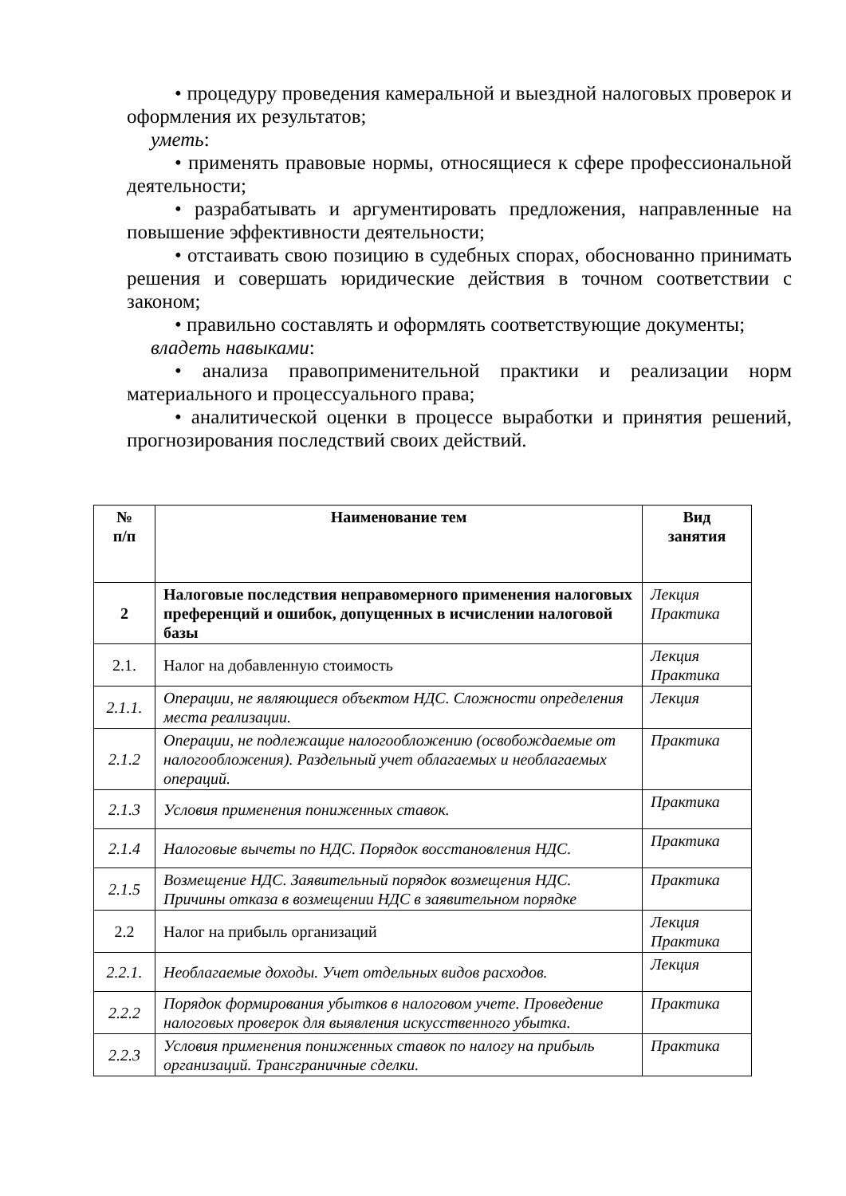• процедуру проведения камеральной и выездной налоговых проверок и оформления их результатов;
уметь:
• применять правовые нормы, относящиеся к сфере профессиональной деятельности;
• разрабатывать и аргументировать предложения, направленные на повышение эффективности деятельности;
• отстаивать свою позицию в судебных спорах, обоснованно принимать решения и совершать юридические действия в точном соответствии с законом;
• правильно составлять и оформлять соответствующие документы;
владеть навыками:
• анализа правоприменительной практики и реализации норм материального и процессуального права;
• аналитической оценки в процессе выработки и принятия решений, прогнозирования последствий своих действий.
| № п/п | Наименование тем | Вид занятия |
| --- | --- | --- |
| 2 | Налоговые последствия неправомерного применения налоговых преференций и ошибок, допущенных в исчислении налоговой базы | Лекция Практика |
| 2.1. | Налог на добавленную стоимость | Лекция Практика |
| 2.1.1. | Операции, не являющиеся объектом НДС. Сложности определения места реализации. | Лекция |
| 2.1.2 | Операции, не подлежащие налогообложению (освобождаемые от налогообложения). Раздельный учет облагаемых и необлагаемых операций. | Практика |
| 2.1.3 | Условия применения пониженных ставок. | Практика |
| 2.1.4 | Налоговые вычеты по НДС. Порядок восстановления НДС. | Практика |
| 2.1.5 | Возмещение НДС. Заявительный порядок возмещения НДС. Причины отказа в возмещении НДС в заявительном порядке | Практика |
| 2.2 | Налог на прибыль организаций | Лекция Практика |
| 2.2.1. | Необлагаемые доходы. Учет отдельных видов расходов. | Лекция |
| 2.2.2 | Порядок формирования убытков в налоговом учете. Проведение налоговых проверок для выявления искусственного убытка. | Практика |
| 2.2.3 | Условия применения пониженных ставок по налогу на прибыль организаций. Трансграничные сделки. | Практика |